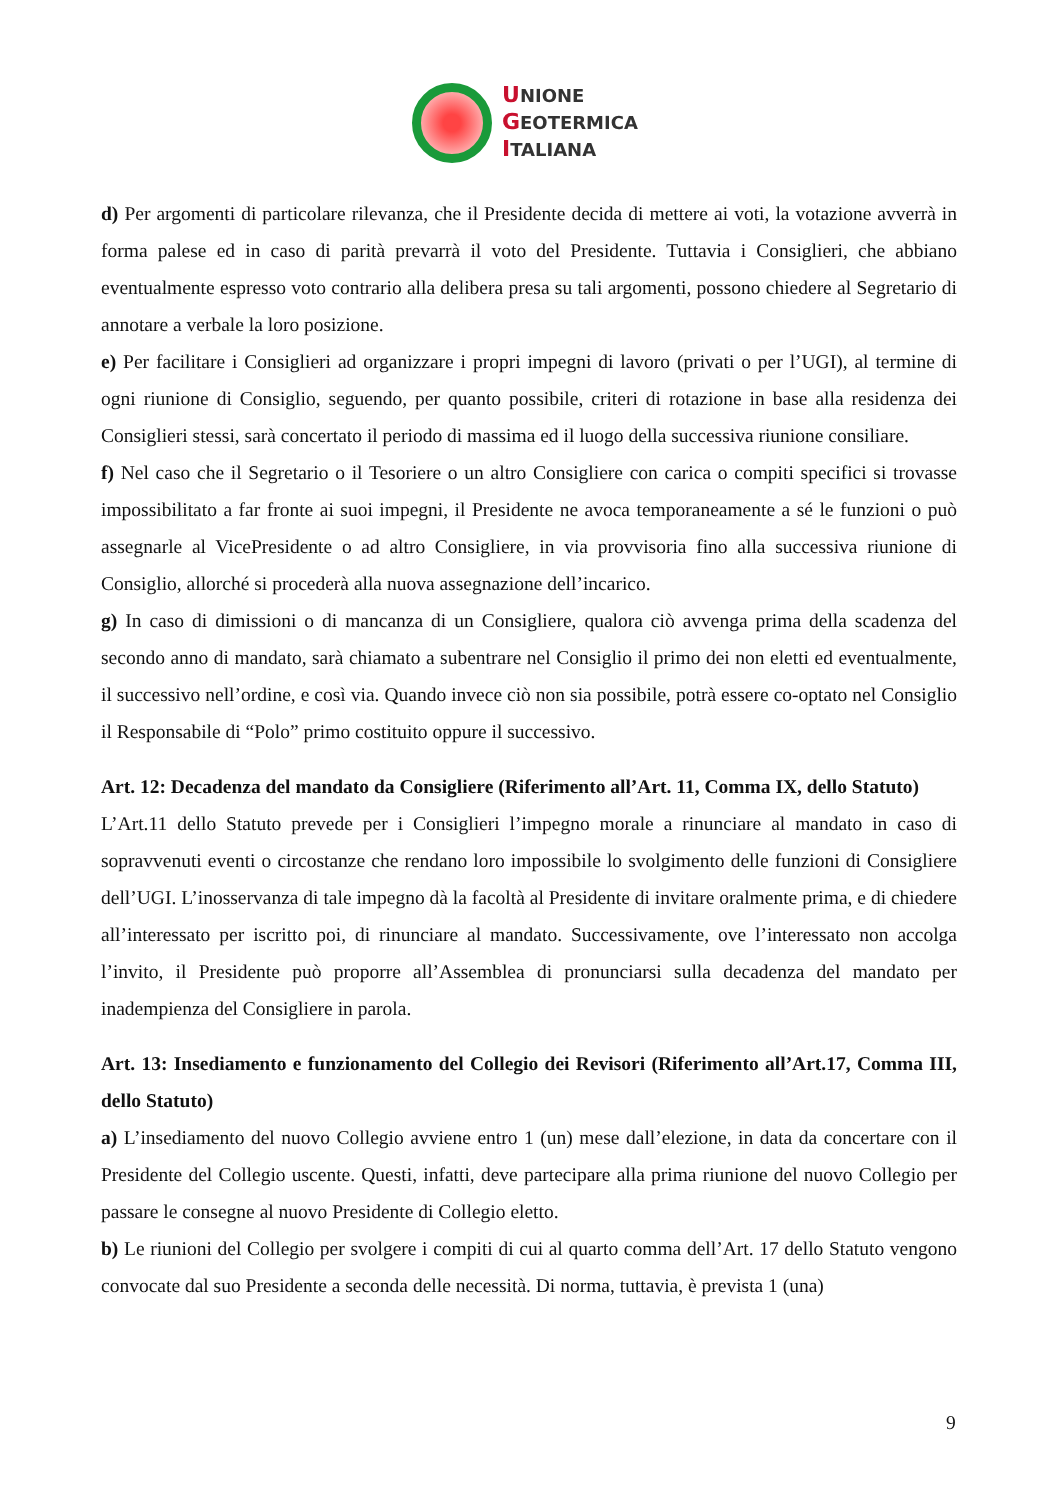UNIONE
GEOTERMICA
ITALIANA
d) Per argomenti di particolare rilevanza, che il Presidente decida di mettere ai voti, la votazione avverrà in forma palese ed in caso di parità prevarrà il voto del Presidente. Tuttavia i Consiglieri, che abbiano eventualmente espresso voto contrario alla delibera presa su tali argomenti, possono chiedere al Segretario di annotare a verbale la loro posizione.
e) Per facilitare i Consiglieri ad organizzare i propri impegni di lavoro (privati o per l’UGI), al termine di ogni riunione di Consiglio, seguendo, per quanto possibile, criteri di rotazione in base alla residenza dei Consiglieri stessi, sarà concertato il periodo di massima ed il luogo della successiva riunione consiliare.
f) Nel caso che il Segretario o il Tesoriere o un altro Consigliere con carica o compiti specifici si trovasse impossibilitato a far fronte ai suoi impegni, il Presidente ne avoca temporaneamente a sé le funzioni o può assegnarle al VicePresidente o ad altro Consigliere, in via provvisoria fino alla successiva riunione di Consiglio, allorché si procederà alla nuova assegnazione dell’incarico.
g) In caso di dimissioni o di mancanza di un Consigliere, qualora ciò avvenga prima della scadenza del secondo anno di mandato, sarà chiamato a subentrare nel Consiglio il primo dei non eletti ed eventualmente, il successivo nell’ordine, e così via. Quando invece ciò non sia possibile, potrà essere co-optato nel Consiglio il Responsabile di “Polo” primo costituito oppure il successivo.
Art. 12: Decadenza del mandato da Consigliere (Riferimento all’Art. 11, Comma IX, dello Statuto)
L’Art.11 dello Statuto prevede per i Consiglieri l’impegno morale a rinunciare al mandato in caso di sopravvenuti eventi o circostanze che rendano loro impossibile lo svolgimento delle funzioni di Consigliere dell’UGI. L’inosservanza di tale impegno dà la facoltà al Presidente di invitare oralmente prima, e di chiedere all’interessato per iscritto poi, di rinunciare al mandato. Successivamente, ove l’interessato non accolga l’invito, il Presidente può proporre all’Assemblea di pronunciarsi sulla decadenza del mandato per inadempienza del Consigliere in parola.
Art. 13: Insediamento e funzionamento del Collegio dei Revisori (Riferimento all’Art.17, Comma III, dello Statuto)
a) L’insediamento del nuovo Collegio avviene entro 1 (un) mese dall’elezione, in data da concertare con il Presidente del Collegio uscente. Questi, infatti, deve partecipare alla prima riunione del nuovo Collegio per passare le consegne al nuovo Presidente di Collegio eletto.
b) Le riunioni del Collegio per svolgere i compiti di cui al quarto comma dell’Art. 17 dello Statuto vengono convocate dal suo Presidente a seconda delle necessità. Di norma, tuttavia, è prevista 1 (una)
9